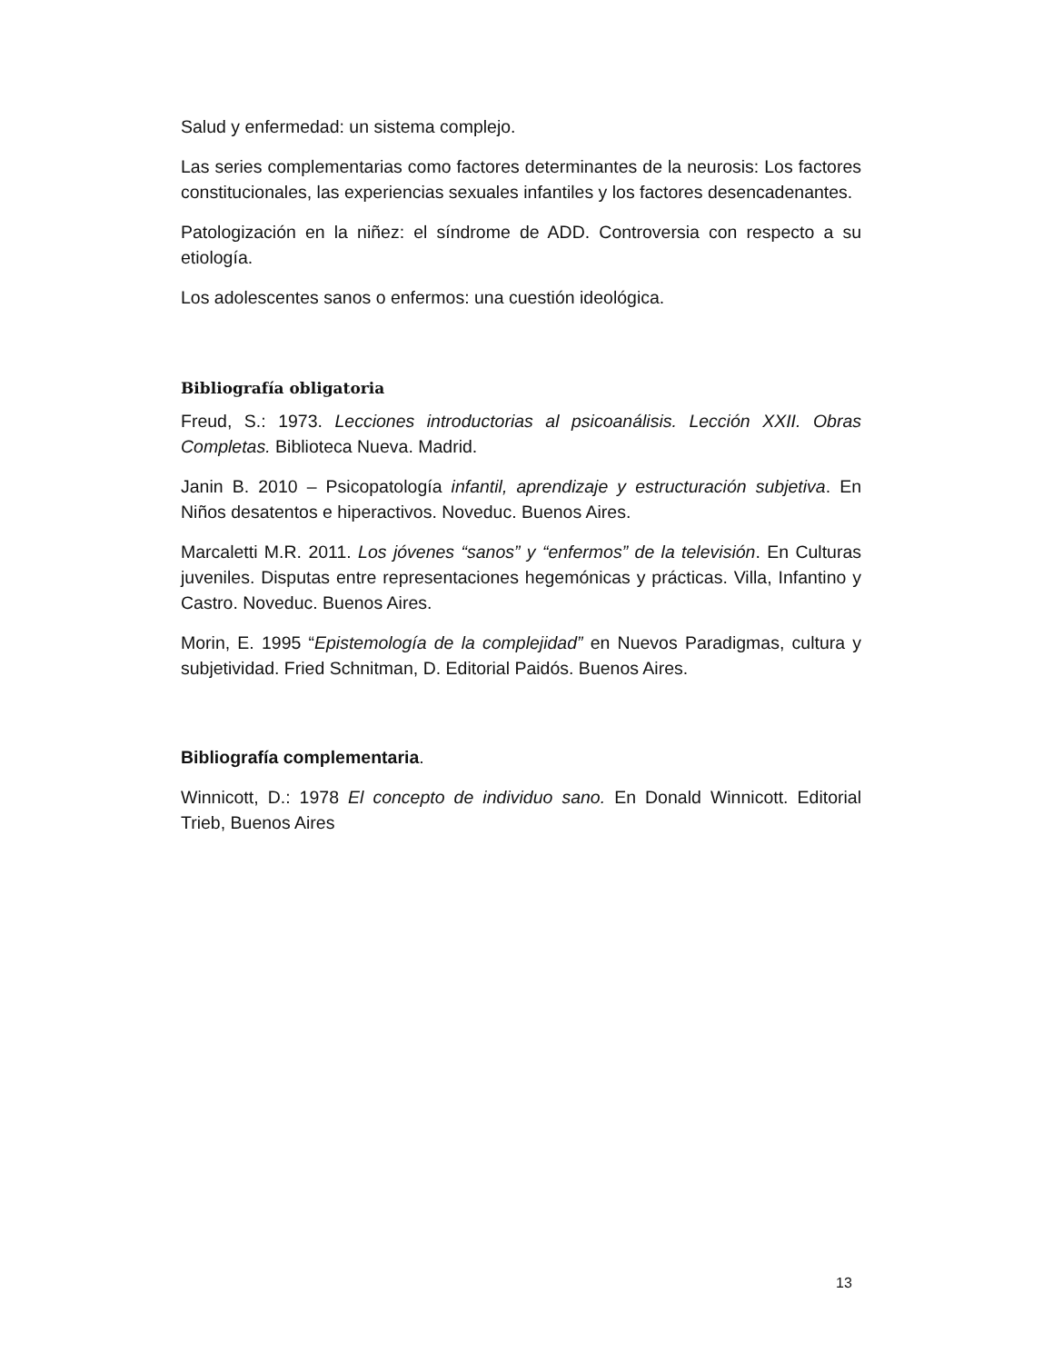Salud y enfermedad: un sistema complejo.
Las series complementarias como factores determinantes de la neurosis: Los factores constitucionales, las experiencias sexuales infantiles y los factores desencadenantes.
Patologización en la niñez: el síndrome de ADD. Controversia con respecto a su etiología.
Los adolescentes sanos o enfermos: una cuestión ideológica.
Bibliografía obligatoria
Freud, S.: 1973. Lecciones introductorias al psicoanálisis. Lección XXII. Obras Completas. Biblioteca Nueva. Madrid.
Janin B. 2010 – Psicopatología infantil, aprendizaje y estructuración subjetiva. En Niños desatentos e hiperactivos. Noveduc. Buenos Aires.
Marcaletti M.R. 2011. Los jóvenes “sanos” y “enfermos” de la televisión. En Culturas juveniles. Disputas entre representaciones hegemónicas y prácticas. Villa, Infantino y Castro. Noveduc. Buenos Aires.
Morin, E. 1995 “Epistemología de la complejidad” en Nuevos Paradigmas, cultura y subjetividad. Fried Schnitman, D. Editorial Paidós. Buenos Aires.
Bibliografía complementaria.
Winnicott, D.: 1978 El concepto de individuo sano. En Donald Winnicott. Editorial Trieb, Buenos Aires
13